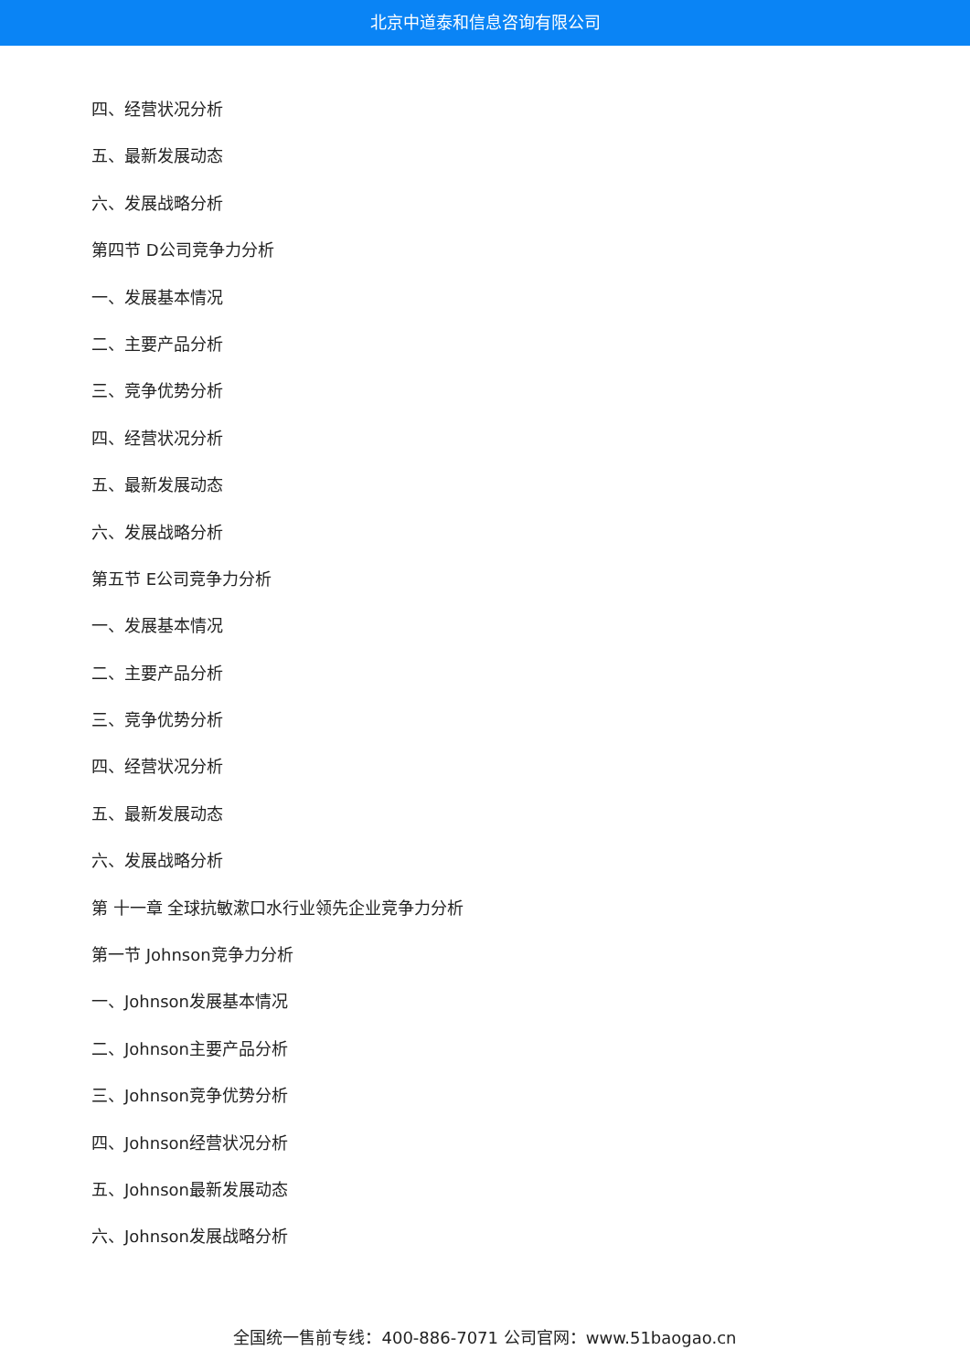北京中道泰和信息咨询有限公司
四、经营状况分析
五、最新发展动态
六、发展战略分析
第四节 D公司竞争力分析
一、发展基本情况
二、主要产品分析
三、竞争优势分析
四、经营状况分析
五、最新发展动态
六、发展战略分析
第五节 E公司竞争力分析
一、发展基本情况
二、主要产品分析
三、竞争优势分析
四、经营状况分析
五、最新发展动态
六、发展战略分析
第 十一章 全球抗敏漱口水行业领先企业竞争力分析
第一节 Johnson竞争力分析
一、Johnson发展基本情况
二、Johnson主要产品分析
三、Johnson竞争优势分析
四、Johnson经营状况分析
五、Johnson最新发展动态
六、Johnson发展战略分析
全国统一售前专线：400-886-7071 公司官网：www.51baogao.cn